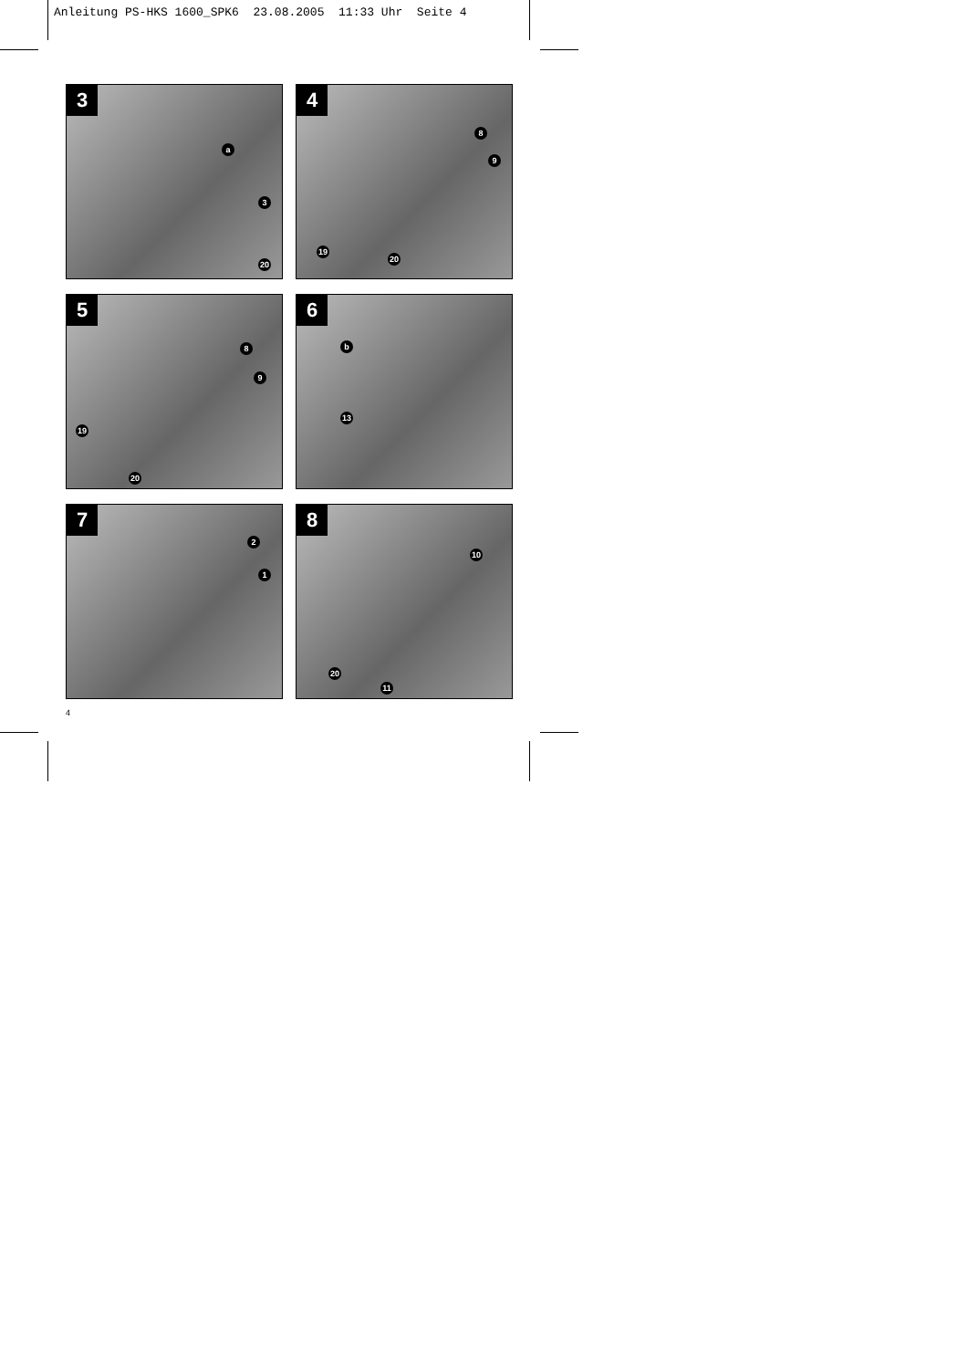Anleitung PS-HKS 1600_SPK6 23.08.2005 11:33 Uhr Seite 4
3
a
3
20
4
8
9
19
20
5
8
9
19
20
6
b
13
7
2
1
8
10
20
11
4